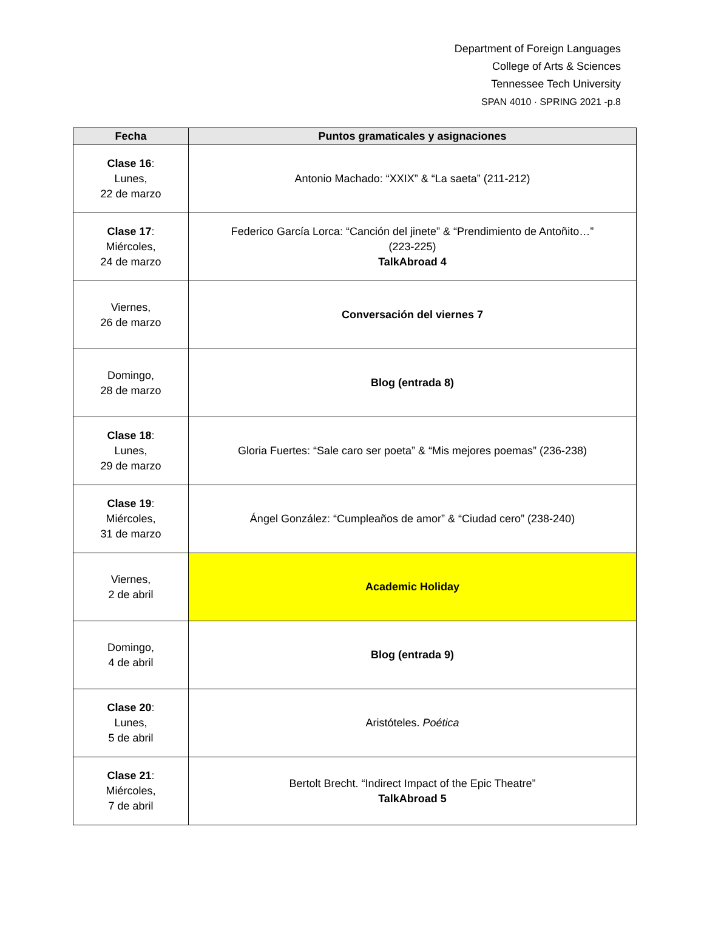Department of Foreign Languages
College of Arts & Sciences
Tennessee Tech University
SPAN 4010 · SPRING 2021 -p.8
| Fecha | Puntos gramaticales y asignaciones |
| --- | --- |
| Clase 16 : Lunes, 22 de marzo | Antonio Machado: “XXIX” & “La saeta” (211-212) |
| Clase 17 : Miércoles, 24 de marzo | Federico García Lorca: “Canción del jinete” & “Prendimiento de Antoñito…” (223-225) TalkAbroad 4 |
| Viernes, 26 de marzo | Conversación del viernes 7 |
| Domingo, 28 de marzo | Blog (entrada 8) |
| Clase 18 : Lunes, 29 de marzo | Gloria Fuertes: “Sale caro ser poeta” & “Mis mejores poemas” (236-238) |
| Clase 19 : Miércoles, 31 de marzo | Ángel González: “Cumpleaños de amor” & “Ciudad cero” (238-240) |
| Viernes, 2 de abril | Academic Holiday |
| Domingo, 4 de abril | Blog (entrada 9) |
| Clase 20 : Lunes, 5 de abril | Aristóteles. Poética |
| Clase 21 : Miércoles, 7 de abril | Bertolt Brecht. “Indirect Impact of the Epic Theatre” TalkAbroad 5 |